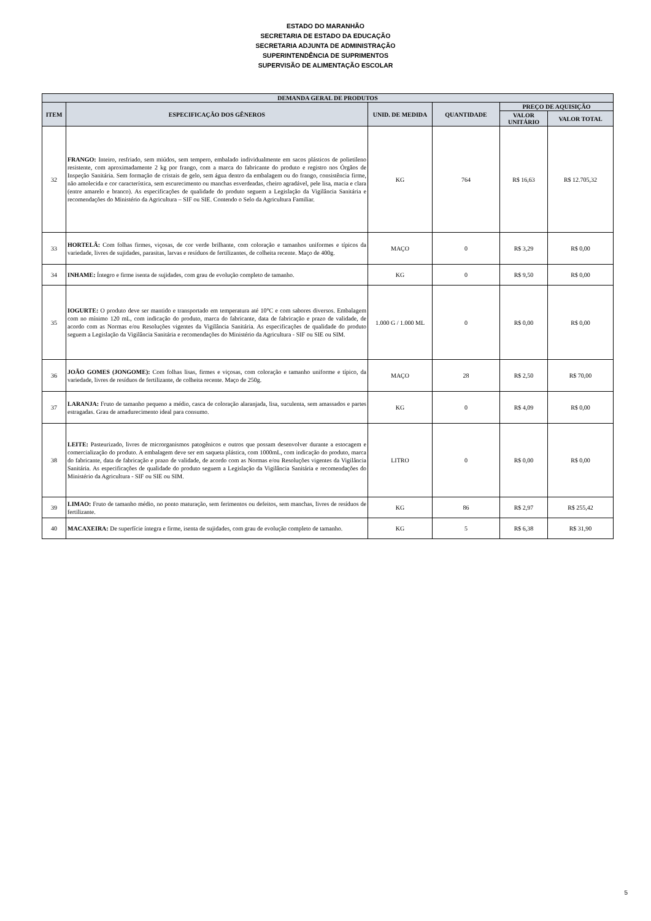ESTADO DO MARANHÃO
SECRETARIA DE ESTADO DA EDUCAÇÃO
SECRETARIA ADJUNTA DE ADMINISTRAÇÃO
SUPERINTENDÊNCIA DE SUPRIMENTOS
SUPERVISÃO DE ALIMENTAÇÃO ESCOLAR
| DEMANDA GERAL DE PRODUTOS | | | | | |
| --- | --- | --- | --- | --- | --- |
| ITEM | ESPECIFICAÇÃO DOS GÊNEROS | UNID. DE MEDIDA | QUANTIDADE | PREÇO DE AQUISIÇÃO | |
| | | | | VALOR UNITÁRIO | VALOR TOTAL |
| 32 | FRANGO: Inteiro, resfriado, sem miúdos, sem tempero, embalado individualmente em sacos plásticos de polietileno resistente, com aproximadamente 2 kg por frango, com a marca do fabricante do produto e registro nos Órgãos de Inspeção Sanitária. Sem formação de cristais de gelo, sem água dentro da embalagem ou do frango, consistência firme, não amolecida e cor característica, sem escurecimento ou manchas esverdeadas, cheiro agradável, pele lisa, macia e clara (entre amarelo e branco). As especificações de qualidade do produto seguem a Legislação da Vigilância Sanitária e recomendações do Ministério da Agricultura – SIF ou SIE. Contendo o Selo da Agricultura Familiar. | KG | 764 | R$ 16,63 | R$ 12.705,32 |
| 33 | HORTELÃ: Com folhas firmes, viçosas, de cor verde brilhante, com coloração e tamanhos uniformes e típicos da variedade, livres de sujidades, parasitas, larvas e resíduos de fertilizantes, de colheita recente. Maço de 400g. | MAÇO | 0 | R$ 3,29 | R$ 0,00 |
| 34 | INHAME: Íntegro e firme isenta de sujidades, com grau de evolução completo de tamanho. | KG | 0 | R$ 9,50 | R$ 0,00 |
| 35 | IOGURTE: O produto deve ser mantido e transportado em temperatura até 10°C e com sabores diversos. Embalagem com no mínimo 120 mL, com indicação do produto, marca do fabricante, data de fabricação e prazo de validade, de acordo com as Normas e/ou Resoluções vigentes da Vigilância Sanitária. As especificações de qualidade do produto seguem a Legislação da Vigilância Sanitária e recomendações do Ministério da Agricultura - SIF ou SIE ou SIM. | 1.000 G / 1.000 ML | 0 | R$ 0,00 | R$ 0,00 |
| 36 | JOÃO GOMES (JONGOME): Com folhas lisas, firmes e viçosas, com coloração e tamanho uniforme e típico, da variedade, livres de resíduos de fertilizante, de colheita recente. Maço de 250g. | MAÇO | 28 | R$ 2,50 | R$ 70,00 |
| 37 | LARANJA: Fruto de tamanho pequeno a médio, casca de coloração alaranjada, lisa, suculenta, sem amassados e partes estragadas. Grau de amadurecimento ideal para consumo. | KG | 0 | R$ 4,09 | R$ 0,00 |
| 38 | LEITE: Pasteurizado, livres de microrganismos patogênicos e outros que possam desenvolver durante a estocagem e comercialização do produto. A embalagem deve ser em saqueta plástica, com 1000mL, com indicação do produto, marca do fabricante, data de fabricação e prazo de validade, de acordo com as Normas e/ou Resoluções vigentes da Vigilância Sanitária. As especificações de qualidade do produto seguem a Legislação da Vigilância Sanitária e recomendações do Ministério da Agricultura - SIF ou SIE ou SIM. | LITRO | 0 | R$ 0,00 | R$ 0,00 |
| 39 | LIMAO: Fruto de tamanho médio, no ponto maturação, sem ferimentos ou defeitos, sem manchas, livres de resíduos de fertilizante. | KG | 86 | R$ 2,97 | R$ 255,42 |
| 40 | MACAXEIRA: De superfície íntegra e firme, isenta de sujidades, com grau de evolução completo de tamanho. | KG | 5 | R$ 6,38 | R$ 31,90 |
5